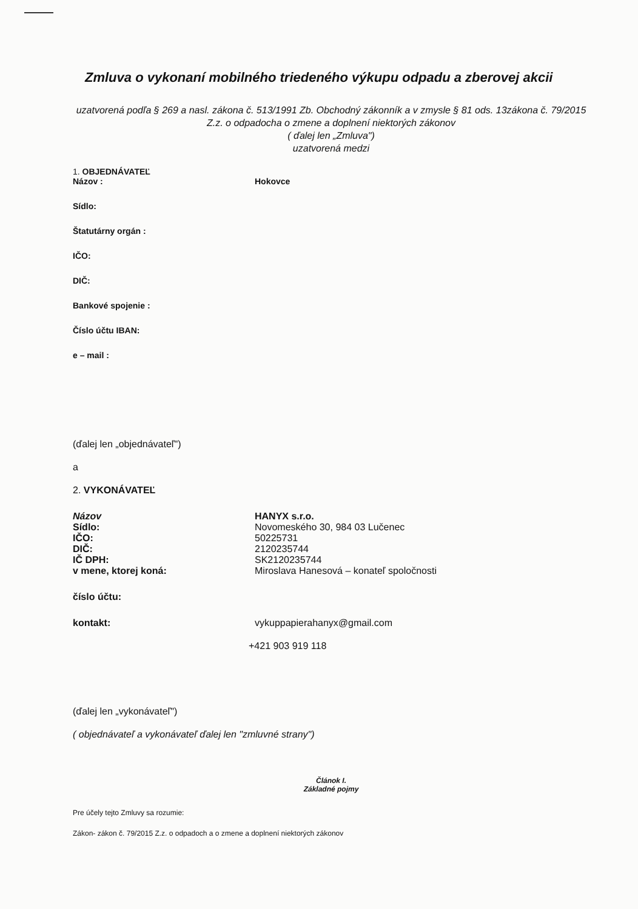Zmluva o vykonaní mobilného triedeného výkupu odpadu a zberovej akcii
uzatvorená podľa § 269 a nasl. zákona č. 513/1991 Zb. Obchodný zákonník a v zmysle § 81 ods. 13zákona č. 79/2015 Z.z. o odpadocha o zmene a doplnení niektorých zákonov
( ďalej len „Zmluva")
uzatvorená medzi
1. OBJEDNÁVATEĽ
Názov : Hokovce
Sídlo:
Štatutárny orgán :
IČO:
DIČ:
Bankové spojenie :
Číslo účtu IBAN:
e – mail :
(ďalej len „objednávateľ")
a
2. VYKONÁVATEĽ
Názov HANYX s.r.o.
Sídlo: Novomeského 30, 984 03 Lučenec
IČO: 50225731
DIČ: 2120235744
IČ DPH: SK2120235744
v mene, ktorej koná: Miroslava Hanesová – konateľ spoločnosti
číslo účtu:
kontakt: vykuppapierahanyx@gmail.com
+421 903 919 118
(ďalej len „vykonávateľ")
( objednávateľ a vykonávateľ ďalej len "zmluvné strany")
Článok I.
Základné pojmy
Pre účely tejto Zmluvy sa rozumie:
Zákon- zákon č. 79/2015 Z.z. o odpadoch a o zmene a doplnení niektorých zákonov